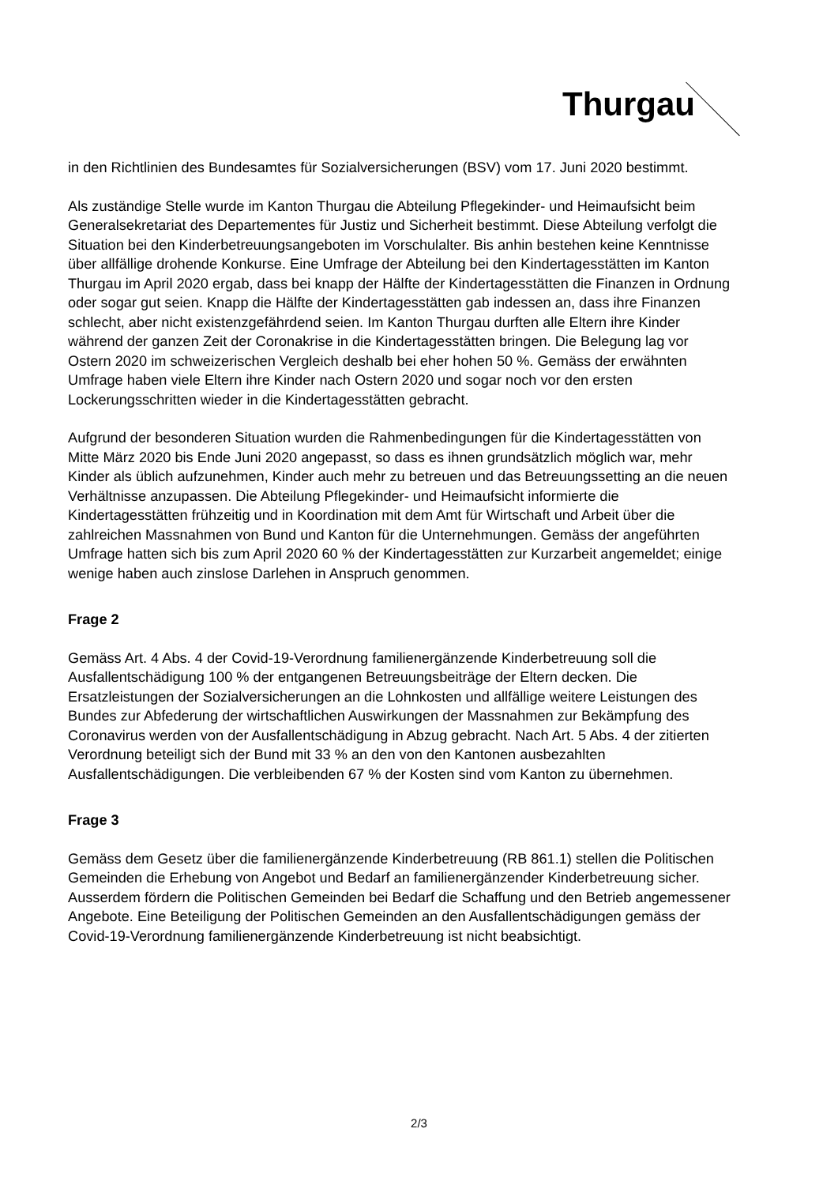Thurgau
in den Richtlinien des Bundesamtes für Sozialversicherungen (BSV) vom 17. Juni 2020 bestimmt.
Als zuständige Stelle wurde im Kanton Thurgau die Abteilung Pflegekinder- und Heimaufsicht beim Generalsekretariat des Departementes für Justiz und Sicherheit bestimmt. Diese Abteilung verfolgt die Situation bei den Kinderbetreuungsangeboten im Vorschulalter. Bis anhin bestehen keine Kenntnisse über allfällige drohende Konkurse. Eine Umfrage der Abteilung bei den Kindertagesstätten im Kanton Thurgau im April 2020 ergab, dass bei knapp der Hälfte der Kindertagesstätten die Finanzen in Ordnung oder sogar gut seien. Knapp die Hälfte der Kindertagesstätten gab indessen an, dass ihre Finanzen schlecht, aber nicht existenzgefährdend seien. Im Kanton Thurgau durften alle Eltern ihre Kinder während der ganzen Zeit der Coronakrise in die Kindertagesstätten bringen. Die Belegung lag vor Ostern 2020 im schweizerischen Vergleich deshalb bei eher hohen 50 %. Gemäss der erwähnten Umfrage haben viele Eltern ihre Kinder nach Ostern 2020 und sogar noch vor den ersten Lockerungsschritten wieder in die Kindertagesstätten gebracht.
Aufgrund der besonderen Situation wurden die Rahmenbedingungen für die Kindertagesstätten von Mitte März 2020 bis Ende Juni 2020 angepasst, so dass es ihnen grundsätzlich möglich war, mehr Kinder als üblich aufzunehmen, Kinder auch mehr zu betreuen und das Betreuungssetting an die neuen Verhältnisse anzupassen. Die Abteilung Pflegekinder- und Heimaufsicht informierte die Kindertagesstätten frühzeitig und in Koordination mit dem Amt für Wirtschaft und Arbeit über die zahlreichen Massnahmen von Bund und Kanton für die Unternehmungen. Gemäss der angeführten Umfrage hatten sich bis zum April 2020 60 % der Kindertagesstätten zur Kurzarbeit angemeldet; einige wenige haben auch zinslose Darlehen in Anspruch genommen.
Frage 2
Gemäss Art. 4 Abs. 4 der Covid-19-Verordnung familienergänzende Kinderbetreuung soll die Ausfallentschädigung 100 % der entgangenen Betreuungsbeiträge der Eltern decken. Die Ersatzleistungen der Sozialversicherungen an die Lohnkosten und allfällige weitere Leistungen des Bundes zur Abfederung der wirtschaftlichen Auswirkungen der Massnahmen zur Bekämpfung des Coronavirus werden von der Ausfallentschädigung in Abzug gebracht. Nach Art. 5 Abs. 4 der zitierten Verordnung beteiligt sich der Bund mit 33 % an den von den Kantonen ausbezahlten Ausfallentschädigungen. Die verbleibenden 67 % der Kosten sind vom Kanton zu übernehmen.
Frage 3
Gemäss dem Gesetz über die familienergänzende Kinderbetreuung (RB 861.1) stellen die Politischen Gemeinden die Erhebung von Angebot und Bedarf an familienergänzender Kinderbetreuung sicher. Ausserdem fördern die Politischen Gemeinden bei Bedarf die Schaffung und den Betrieb angemessener Angebote. Eine Beteiligung der Politischen Gemeinden an den Ausfallentschädigungen gemäss der Covid-19-Verordnung familienergänzende Kinderbetreuung ist nicht beabsichtigt.
2/3